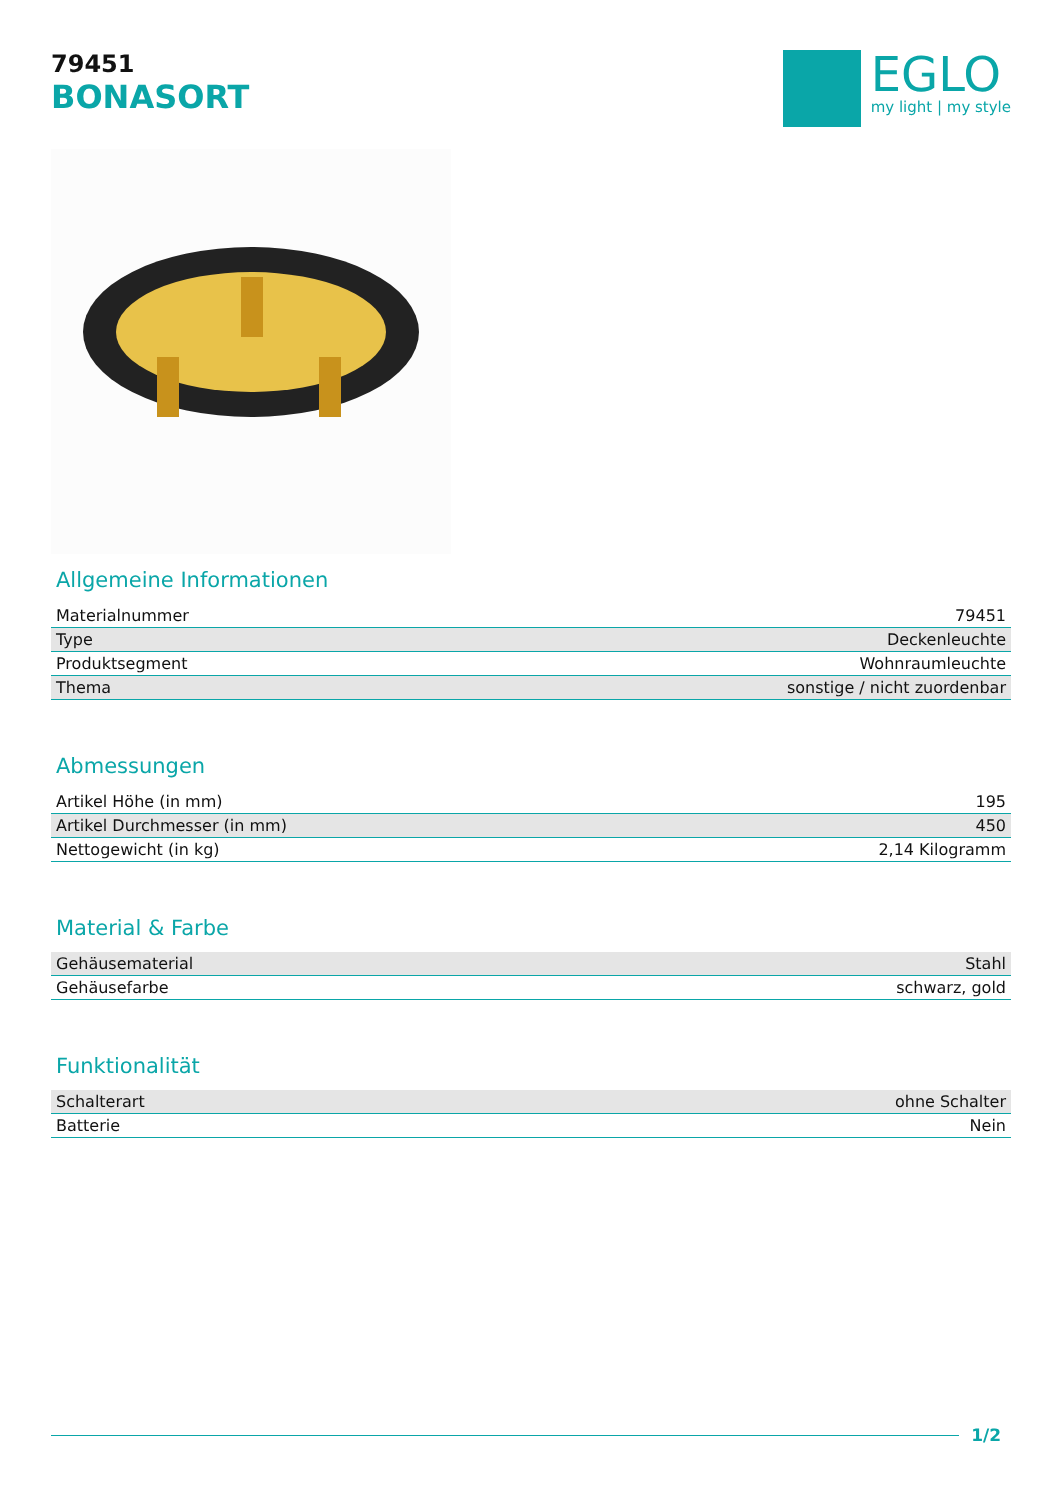79451
BONASORT
EGLO
my light | my style
Allgemeine Informationen
| Materialnummer | 79451 |
| Type | Deckenleuchte |
| Produktsegment | Wohnraumleuchte |
| Thema | sonstige / nicht zuordenbar |
Abmessungen
| Artikel Höhe (in mm) | 195 |
| Artikel Durchmesser (in mm) | 450 |
| Nettogewicht (in kg) | 2,14 Kilogramm |
Material & Farbe
| Gehäusematerial | Stahl |
| Gehäusefarbe | schwarz, gold |
Funktionalität
| Schalterart | ohne Schalter |
| Batterie | Nein |
1/2